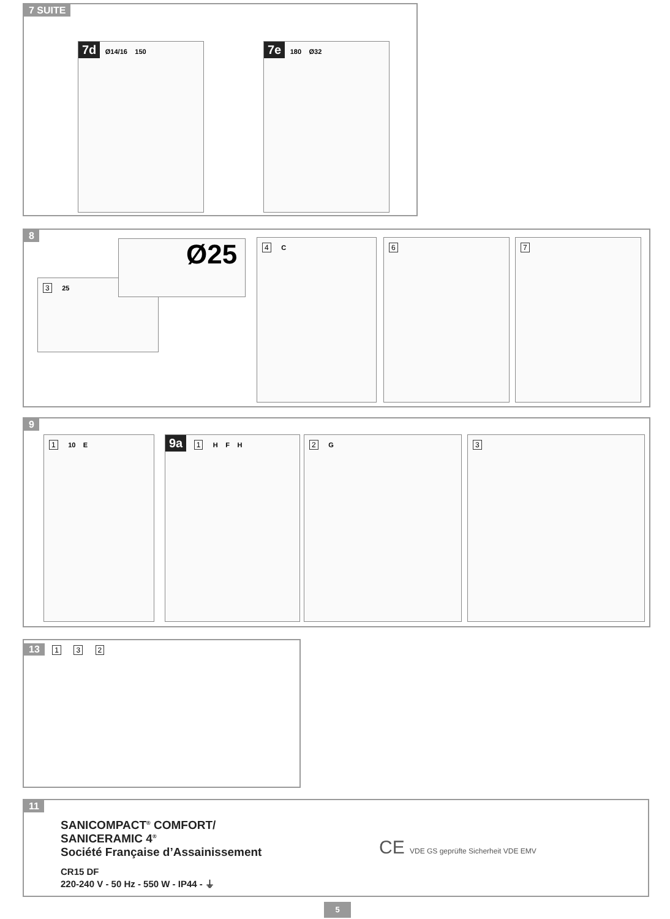7 SUITE
7d Ø14/16 150 7e 180 Ø32
8
3 25
Ø25 4 C 6 7
9
1 10 E 9a 1 H F H 2 G 3
13 1 3 2
11
SANICOMPACT<sup>®</sup> COMFORT/
SANICERAMIC 4<sup>®</sup>
Société Française d’Assainissement
CR15 DF
220-240 V - 50 Hz - 550 W - IP44 - ⏚
CE VDE GS geprüfte Sicherheit VDE EMV
5